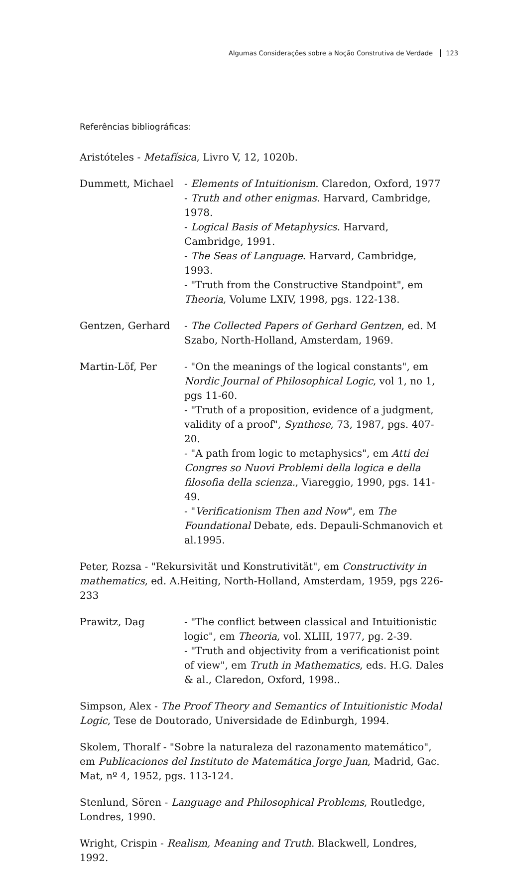Algumas Considerações sobre a Noção Construtiva de Verdade 123
Referências bibliográficas:
Aristóteles - Metafísica, Livro V, 12, 1020b.
Dummett, Michael - Elements of Intuitionism. Claredon, Oxford, 1977
- Truth and other enigmas. Harvard, Cambridge, 1978.
- Logical Basis of Metaphysics. Harvard, Cambridge, 1991.
- The Seas of Language. Harvard, Cambridge, 1993.
- "Truth from the Constructive Standpoint", em Theoria, Volume LXIV, 1998, pgs. 122-138.
Gentzen, Gerhard - The Collected Papers of Gerhard Gentzen, ed. M Szabo, North-Holland, Amsterdam, 1969.
Martin-Löf, Per - "On the meanings of the logical constants", em Nordic Journal of Philosophical Logic, vol 1, no 1, pgs 11-60.
- "Truth of a proposition, evidence of a judgment, validity of a proof", Synthese, 73, 1987, pgs. 407-20.
- "A path from logic to metaphysics", em Atti dei Congres so Nuovi Problemi della logica e della filosofia della scienza., Viareggio, 1990, pgs. 141-49.
- "Verificationism Then and Now", em The Foundational Debate, eds. Depauli-Schmanovich et al.1995.
Peter, Rozsa - "Rekursivität und Konstrutivität", em Constructivity in mathematics, ed. A.Heiting, North-Holland, Amsterdam, 1959, pgs 226-233
Prawitz, Dag - "The conflict between classical and Intuitionistic logic", em Theoria, vol. XLIII, 1977, pg. 2-39.
- "Truth and objectivity from a verificationist point of view", em Truth in Mathematics, eds. H.G. Dales & al., Claredon, Oxford, 1998..
Simpson, Alex - The Proof Theory and Semantics of Intuitionistic Modal Logic, Tese de Doutorado, Universidade de Edinburgh, 1994.
Skolem, Thoralf - "Sobre la naturaleza del razonamento matemático", em Publicaciones del Instituto de Matemática Jorge Juan, Madrid, Gac. Mat, nº 4, 1952, pgs. 113-124.
Stenlund, Sören - Language and Philosophical Problems, Routledge, Londres, 1990.
Wright, Crispin - Realism, Meaning and Truth. Blackwell, Londres, 1992.